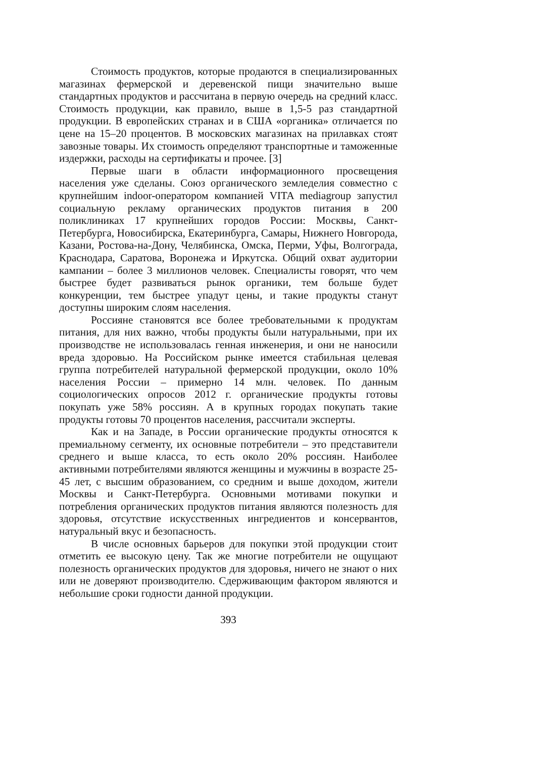Стоимость продуктов, которые продаются в специализированных магазинах фермерской и деревенской пищи значительно выше стандартных продуктов и рассчитана в первую очередь на средний класс. Стоимость продукции, как правило, выше в 1,5-5 раз стандартной продукции. В европейских странах и в США «органика» отличается по цене на 15–20 процентов. В московских магазинах на прилавках стоят завозные товары. Их стоимость определяют транспортные и таможенные издержки, расходы на сертификаты и прочее. [3]
Первые шаги в области информационного просвещения населения уже сделаны. Союз органического земледелия совместно с крупнейшим indoor-оператором компанией VITA mediagroup запустил социальную рекламу органических продуктов питания в 200 поликлиниках 17 крупнейших городов России: Москвы, Санкт-Петербурга, Новосибирска, Екатеринбурга, Самары, Нижнего Новгорода, Казани, Ростова-на-Дону, Челябинска, Омска, Перми, Уфы, Волгограда, Краснодара, Саратова, Воронежа и Иркутска. Общий охват аудитории кампании – более 3 миллионов человек. Специалисты говорят, что чем быстрее будет развиваться рынок органики, тем больше будет конкуренции, тем быстрее упадут цены, и такие продукты станут доступны широким слоям населения.
Россияне становятся все более требовательными к продуктам питания, для них важно, чтобы продукты были натуральными, при их производстве не использовалась генная инженерия, и они не наносили вреда здоровью. На Российском рынке имеется стабильная целевая группа потребителей натуральной фермерской продукции, около 10% населения России – примерно 14 млн. человек. По данным социологических опросов 2012 г. органические продукты готовы покупать уже 58% россиян. А в крупных городах покупать такие продукты готовы 70 процентов населения, рассчитали эксперты.
Как и на Западе, в России органические продукты относятся к премиальному сегменту, их основные потребители – это представители среднего и выше класса, то есть около 20% россиян. Наиболее активными потребителями являются женщины и мужчины в возрасте 25-45 лет, с высшим образованием, со средним и выше доходом, жители Москвы и Санкт-Петербурга. Основными мотивами покупки и потребления органических продуктов питания являются полезность для здоровья, отсутствие искусственных ингредиентов и консервантов, натуральный вкус и безопасность.
В числе основных барьеров для покупки этой продукции стоит отметить ее высокую цену. Так же многие потребители не ощущают полезность органических продуктов для здоровья, ничего не знают о них или не доверяют производителю. Сдерживающим фактором являются и небольшие сроки годности данной продукции.
393